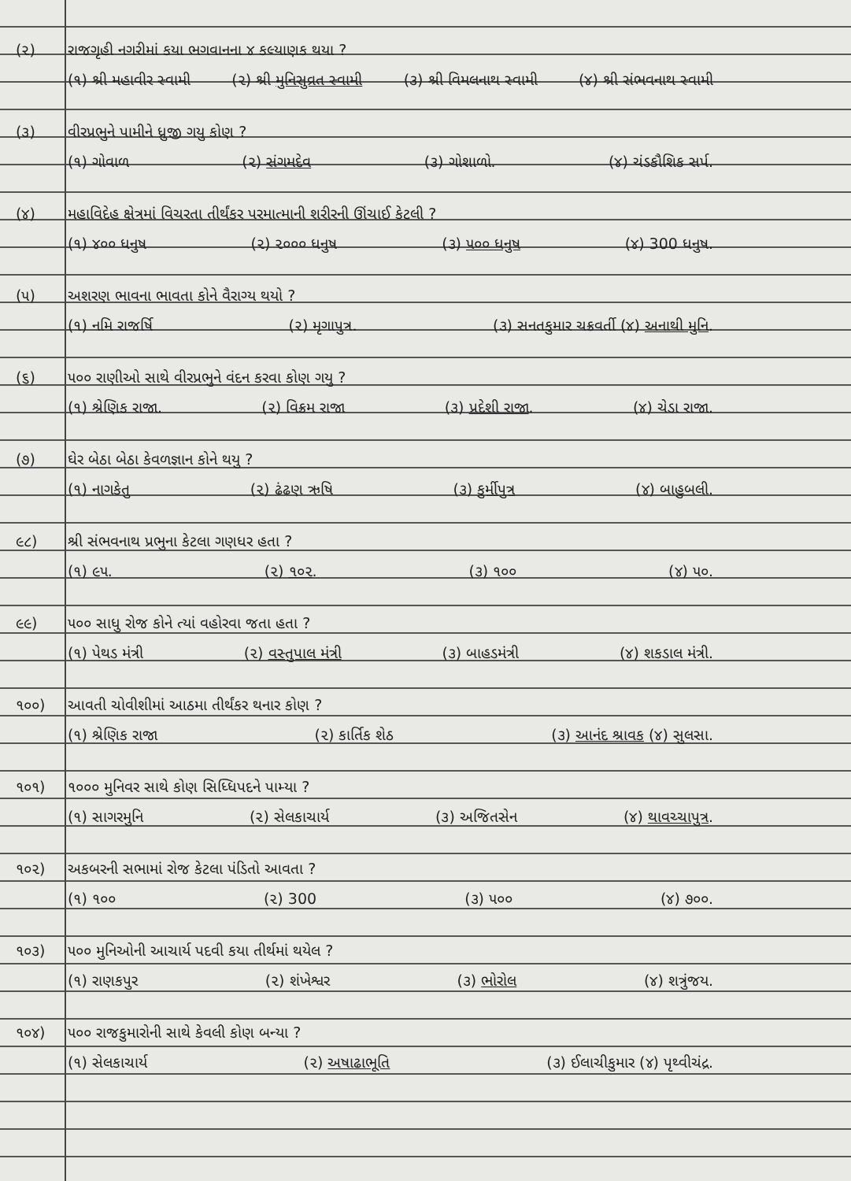(૨) રાજગૃહી નગરીમાં કયા ભગવાનના ૪ કલ્યાણક થયા ?
(૧) શ્રી મહાવીર સ્વામી (૨) શ્રી મુનિસુવ્રત સ્વામી (૩) શ્રી વિમલનાથ સ્વામી (૪) શ્રી સંભવનાથ સ્વામી
(૩) વીરપ્રભુને પામીને ધ્રુજી ગયુ કોણ ?
(૧) ગોવાળ (૨) સંગમદેવ (૩) ગોશાળો. (૪) ચંડકૌશિક સર્પ.
(૪) મહાવિદેહ ક્ષેત્રમાં વિચરતા તીર્થંકર પરમાત્માની શરીરની ઊંચાઈ કેટલી ?
(૧) ૪૦૦ ધનુષ (૨) ૨૦૦૦ ધનુષ (૩) ૫૦૦ ધનુષ (૪) 300 ધનુષ.
(૫) અશરણ ભાવના ભાવતા કોને વૈરાગ્ય થયો ?
(૧) નમિ રાજર્ષિ (૨) મૃગાપુત્ર. (૩) સનતકુમાર ચક્રવર્તી (૪) અનાથી મુનિ.
(૬) ૫૦૦ રાણીઓ સાથે વીરપ્રભુને વંદન કરવા કોણ ગયુ ?
(૧) શ્રેણિક રાજા. (૨) વિક્રમ રાજા (૩) પ્રદેશી રાજા. (૪) ચેડા રાજા.
(૭) ઘેર બેઠા બેઠા કેવળજ્ઞાન કોને થયુ ?
(૧) નાગકેતુ (૨) ઢંઢણ ઋષિ (૩) કુર્મીપુત્ર (૪) બાહુબલી.
૯૮) શ્રી સંભવનાથ પ્રભુના કેટલા ગણધર હતા ?
(૧) ૯૫. (૨) ૧૦૨. (૩) ૧૦૦ (૪) ૫૦.
૯૯) ૫૦૦ સાધુ રોજ કોને ત્યાં વહોરવા જતા હતા ?
(૧) પેથડ મંત્રી (૨) વસ્તુપાલ મંત્રી (૩) બાહડમંત્રી (૪) શકડાલ મંત્રી.
૧૦૦) આવતી ચોવીશીમાં આઠમા તીર્થંકર થનાર કોણ ?
(૧) શ્રેણિક રાજા (૨) કાર્તિક શેઠ (૩) આનંદ શ્રાવક (૪) સુલસા.
૧૦૧) ૧૦૦૦ મુનિવર સાથે કોણ સિધ્ધિપદને પામ્યા ?
(૧) સાગરમુનિ (૨) સેલકાચાર્ય (૩) અજિતસેન (૪) થાવચ્ચાપુત્ર.
૧૦૨) અકબરની સભામાં રોજ કેટલા પંડિતો આવતા ?
(૧) ૧૦૦ (૨) 300 (૩) ૫૦૦ (૪) ૭૦૦.
૧૦૩) ૫૦૦ મુનિઓની આચાર્ય પદવી કયા તીર્થમાં થયેલ ?
(૧) રાણકપુર (૨) શંખેશ્વર (૩) ભોરોલ (૪) શત્રુંજય.
૧૦૪) ૫૦૦ રાજકુમારોની સાથે કેવલી કોણ બન્યા ?
(૧) સેલકાચાર્ય (૨) અષાઢાભૂતિ (૩) ઈલાચીકુમાર (૪) પૃથ્વીચંદ્ર.